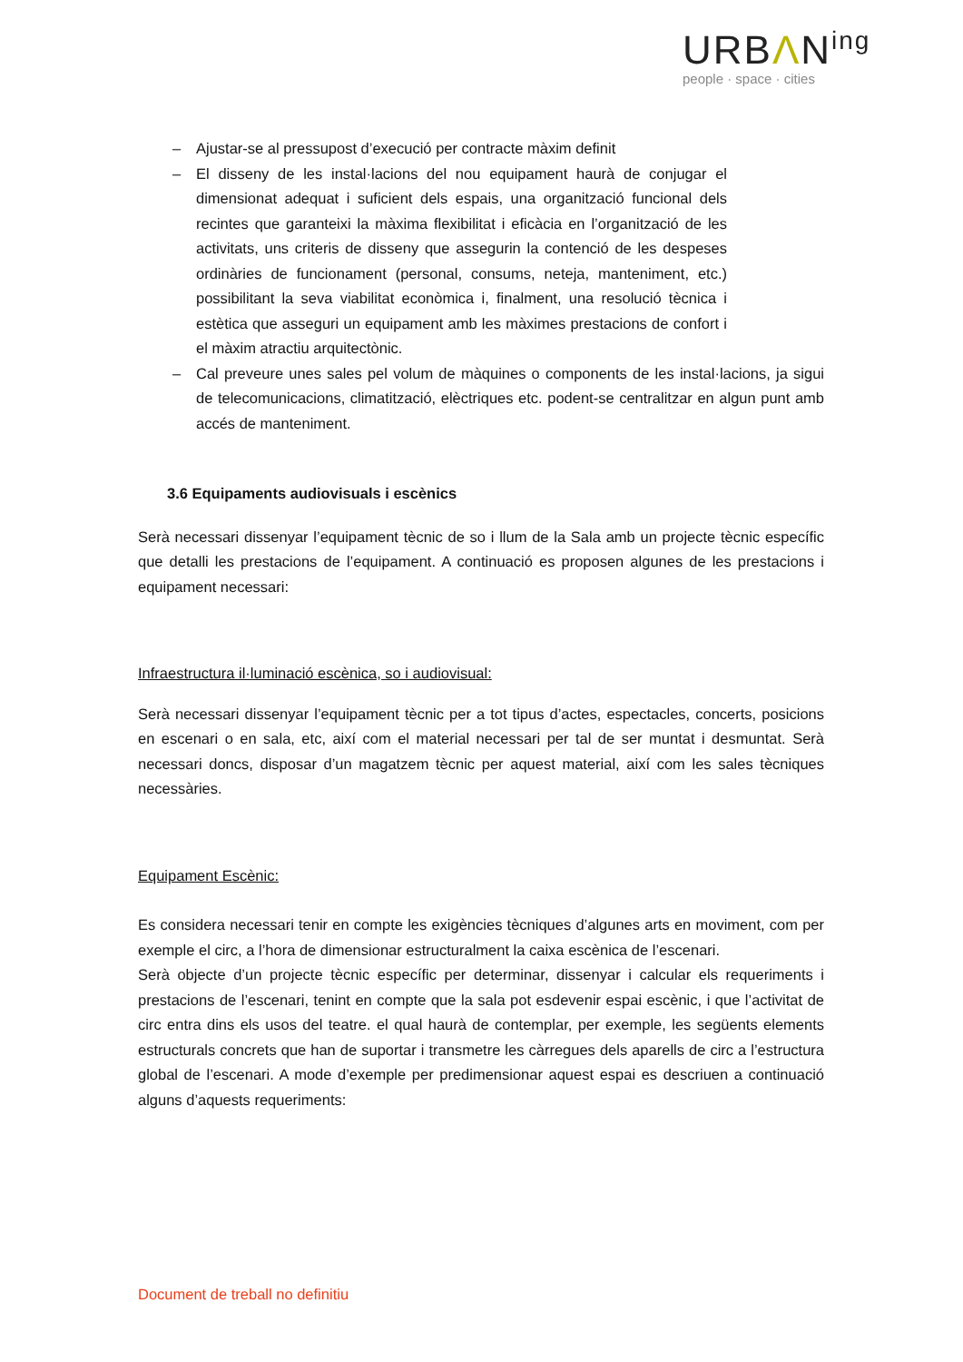URBΛN<sup>ing</sup>
people · space · cities
– Ajustar-se al pressupost d’execució per contracte màxim definit
– El disseny de les instal·lacions del nou equipament haurà de conjugar el dimensionat adequat i suficient dels espais, una organització funcional dels recintes que garanteixi la màxima flexibilitat i eficàcia en l’organització de les activitats, uns criteris de disseny que assegurin la contenció de les despeses ordinàries de funcionament (personal, consums, neteja, manteniment, etc.) possibilitant la seva viabilitat econòmica i, finalment, una resolució tècnica i estètica que asseguri un equipament amb les màximes prestacions de confort i el màxim atractiu arquitectònic.
– Cal preveure unes sales pel volum de màquines o components de les instal·lacions, ja sigui de telecomunicacions, climatització, elèctriques etc. podent-se centralitzar en algun punt amb accés de manteniment.
3.6 Equipaments audiovisuals i escènics
Serà necessari dissenyar l’equipament tècnic de so i llum de la Sala amb un projecte tècnic específic que detalli les prestacions de l’equipament. A continuació es proposen algunes de les prestacions i equipament necessari:
Infraestructura il·luminació escènica, so i audiovisual:
Serà necessari dissenyar l’equipament tècnic per a tot tipus d’actes, espectacles, concerts, posicions en escenari o en sala, etc, així com el material necessari per tal de ser muntat i desmuntat. Serà necessari doncs, disposar d’un magatzem tècnic per aquest material, així com les sales tècniques necessàries.
Equipament Escènic:
Es considera necessari tenir en compte les exigències tècniques d’algunes arts en moviment, com per exemple el circ, a l’hora de dimensionar estructuralment la caixa escènica de l’escenari.
Serà objecte d’un projecte tècnic específic per determinar, dissenyar i calcular els requeriments i prestacions de l’escenari, tenint en compte que la sala pot esdevenir espai escènic, i que l’activitat de circ entra dins els usos del teatre. el qual haurà de contemplar, per exemple, les següents elements estructurals concrets que han de suportar i transmetre les càrregues dels aparells de circ a l’estructura global de l’escenari. A mode d’exemple per predimensionar aquest espai es descriuen a continuació alguns d’aquests requeriments:
Document de treball no definitiu